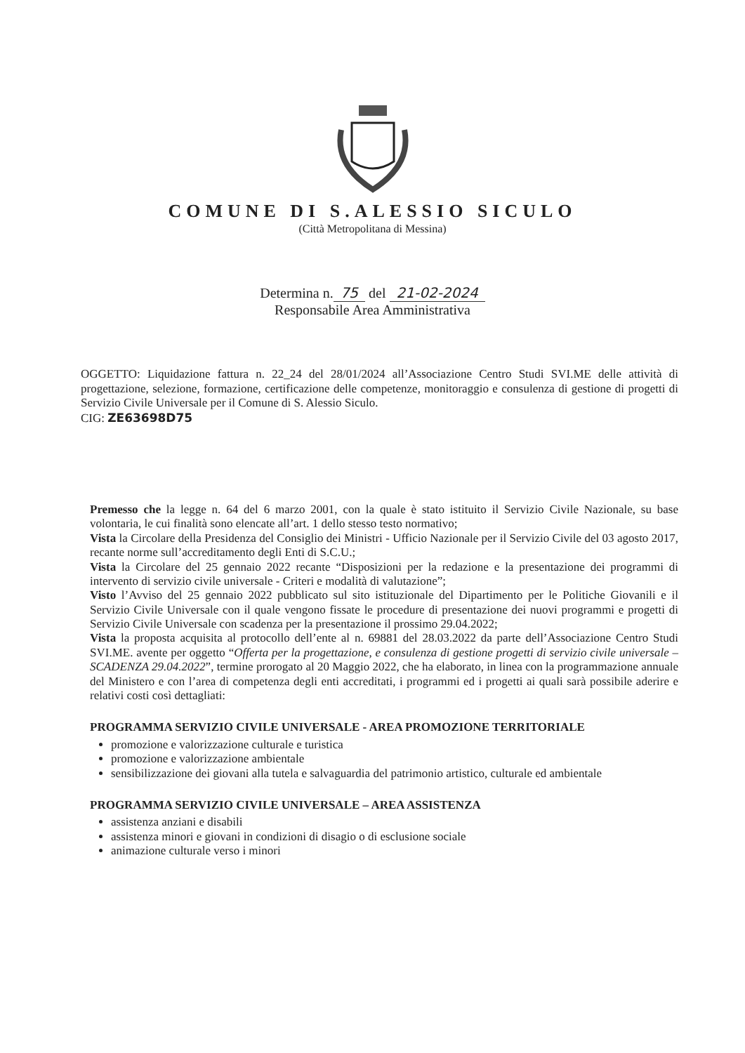COMUNE DI S.ALESSIO SICULO
(Città Metropolitana di Messina)
Determina n. 75 del 21-02-2024
Responsabile Area Amministrativa
OGGETTO: Liquidazione fattura n. 22_24 del 28/01/2024 all’Associazione Centro Studi SVI.ME delle attività di progettazione, selezione, formazione, certificazione delle competenze, monitoraggio e consulenza di gestione di progetti di Servizio Civile Universale per il Comune di S. Alessio Siculo.
CIG: ZE63698D75
Premesso che la legge n. 64 del 6 marzo 2001, con la quale è stato istituito il Servizio Civile Nazionale, su base volontaria, le cui finalità sono elencate all’art. 1 dello stesso testo normativo;
Vista la Circolare della Presidenza del Consiglio dei Ministri - Ufficio Nazionale per il Servizio Civile del 03 agosto 2017, recante norme sull’accreditamento degli Enti di S.C.U.;
Vista la Circolare del 25 gennaio 2022 recante “Disposizioni per la redazione e la presentazione dei programmi di intervento di servizio civile universale - Criteri e modalità di valutazione”;
Visto l’Avviso del 25 gennaio 2022 pubblicato sul sito istituzionale del Dipartimento per le Politiche Giovanili e il Servizio Civile Universale con il quale vengono fissate le procedure di presentazione dei nuovi programmi e progetti di Servizio Civile Universale con scadenza per la presentazione il prossimo 29.04.2022;
Vista la proposta acquisita al protocollo dell’ente al n. 69881 del 28.03.2022 da parte dell’Associazione Centro Studi SVI.ME. avente per oggetto “Offerta per la progettazione, e consulenza di gestione progetti di servizio civile universale – SCADENZA 29.04.2022”, termine prorogato al 20 Maggio 2022, che ha elaborato, in linea con la programmazione annuale del Ministero e con l’area di competenza degli enti accreditati, i programmi ed i progetti ai quali sarà possibile aderire e relativi costi così dettagliati:
PROGRAMMA SERVIZIO CIVILE UNIVERSALE - AREA PROMOZIONE TERRITORIALE
promozione e valorizzazione culturale e turistica
promozione e valorizzazione ambientale
sensibilizzazione dei giovani alla tutela e salvaguardia del patrimonio artistico, culturale ed ambientale
PROGRAMMA SERVIZIO CIVILE UNIVERSALE – AREA ASSISTENZA
assistenza anziani e disabili
assistenza minori e giovani in condizioni di disagio o di esclusione sociale
animazione culturale verso i minori